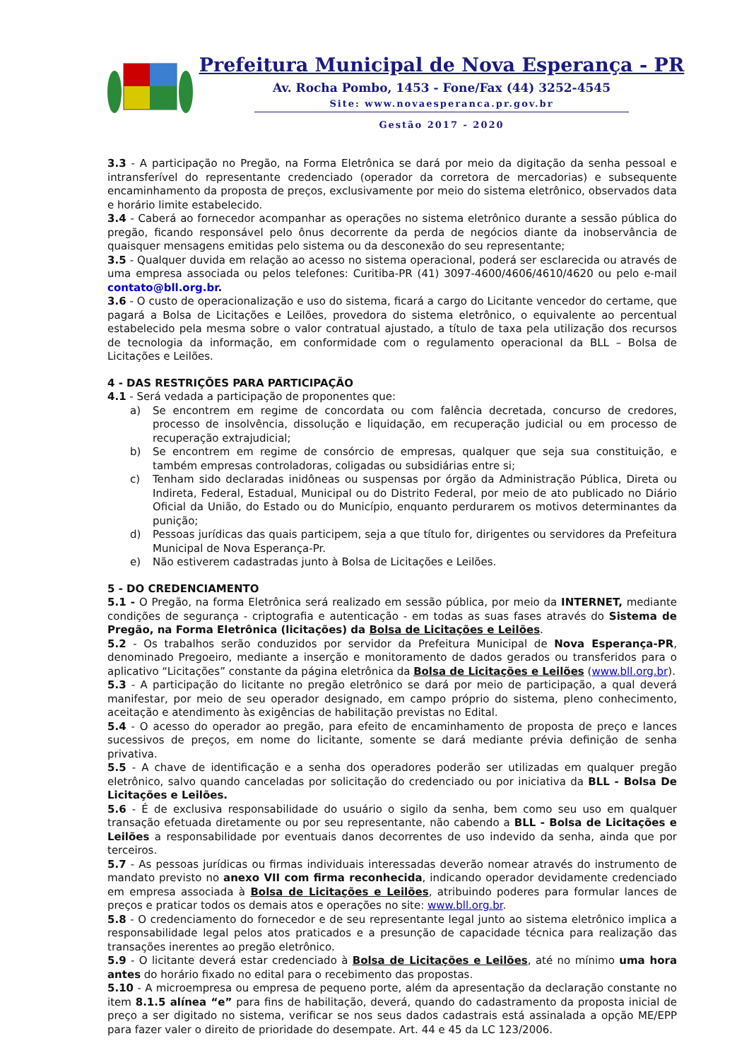Prefeitura Municipal de Nova Esperança - PR
Av. Rocha Pombo, 1453 - Fone/Fax (44) 3252-4545
Site: www.novaesperanca.pr.gov.br
Gestão 2017 - 2020
3.3 - A participação no Pregão, na Forma Eletrônica se dará por meio da digitação da senha pessoal e intransferível do representante credenciado (operador da corretora de mercadorias) e subsequente encaminhamento da proposta de preços, exclusivamente por meio do sistema eletrônico, observados data e horário limite estabelecido.
3.4 - Caberá ao fornecedor acompanhar as operações no sistema eletrônico durante a sessão pública do pregão, ficando responsável pelo ônus decorrente da perda de negócios diante da inobservância de quaisquer mensagens emitidas pelo sistema ou da desconexão do seu representante;
3.5 - Qualquer duvida em relação ao acesso no sistema operacional, poderá ser esclarecida ou através de uma empresa associada ou pelos telefones: Curitiba-PR (41) 3097-4600/4606/4610/4620 ou pelo e-mail contato@bll.org.br.
3.6 - O custo de operacionalização e uso do sistema, ficará a cargo do Licitante vencedor do certame, que pagará a Bolsa de Licitações e Leilões, provedora do sistema eletrônico, o equivalente ao percentual estabelecido pela mesma sobre o valor contratual ajustado, a título de taxa pela utilização dos recursos de tecnologia da informação, em conformidade com o regulamento operacional da BLL – Bolsa de Licitações e Leilões.
4 - DAS RESTRIÇÕES PARA PARTICIPAÇÃO
4.1 - Será vedada a participação de proponentes que:
a) Se encontrem em regime de concordata ou com falência decretada, concurso de credores, processo de insolvência, dissolução e liquidação, em recuperação judicial ou em processo de recuperação extrajudicial;
b) Se encontrem em regime de consórcio de empresas, qualquer que seja sua constituição, e também empresas controladoras, coligadas ou subsidiárias entre si;
c) Tenham sido declaradas inidôneas ou suspensas por órgão da Administração Pública, Direta ou Indireta, Federal, Estadual, Municipal ou do Distrito Federal, por meio de ato publicado no Diário Oficial da União, do Estado ou do Município, enquanto perdurarem os motivos determinantes da punição;
d) Pessoas jurídicas das quais participem, seja a que título for, dirigentes ou servidores da Prefeitura Municipal de Nova Esperança-Pr.
e) Não estiverem cadastradas junto à Bolsa de Licitações e Leilões.
5 - DO CREDENCIAMENTO
5.1 - O Pregão, na forma Eletrônica será realizado em sessão pública, por meio da INTERNET, mediante condições de segurança - criptografia e autenticação - em todas as suas fases através do Sistema de Pregão, na Forma Eletrônica (licitações) da Bolsa de Licitações e Leilões.
5.2 - Os trabalhos serão conduzidos por servidor da Prefeitura Municipal de Nova Esperança-PR, denominado Pregoeiro, mediante a inserção e monitoramento de dados gerados ou transferidos para o aplicativo “Licitações” constante da página eletrônica da Bolsa de Licitações e Leilões (www.bll.org.br).
5.3 - A participação do licitante no pregão eletrônico se dará por meio de participação, a qual deverá manifestar, por meio de seu operador designado, em campo próprio do sistema, pleno conhecimento, aceitação e atendimento às exigências de habilitação previstas no Edital.
5.4 - O acesso do operador ao pregão, para efeito de encaminhamento de proposta de preço e lances sucessivos de preços, em nome do licitante, somente se dará mediante prévia definição de senha privativa.
5.5 - A chave de identificação e a senha dos operadores poderão ser utilizadas em qualquer pregão eletrônico, salvo quando canceladas por solicitação do credenciado ou por iniciativa da BLL - Bolsa De Licitações e Leilões.
5.6 - É de exclusiva responsabilidade do usuário o sigilo da senha, bem como seu uso em qualquer transação efetuada diretamente ou por seu representante, não cabendo a BLL - Bolsa de Licitações e Leilões a responsabilidade por eventuais danos decorrentes de uso indevido da senha, ainda que por terceiros.
5.7 - As pessoas jurídicas ou firmas individuais interessadas deverão nomear através do instrumento de mandato previsto no anexo VII com firma reconhecida, indicando operador devidamente credenciado em empresa associada à Bolsa de Licitações e Leilões, atribuindo poderes para formular lances de preços e praticar todos os demais atos e operações no site: www.bll.org.br.
5.8 - O credenciamento do fornecedor e de seu representante legal junto ao sistema eletrônico implica a responsabilidade legal pelos atos praticados e a presunção de capacidade técnica para realização das transações inerentes ao pregão eletrônico.
5.9 - O licitante deverá estar credenciado à Bolsa de Licitações e Leilões, até no mínimo uma hora antes do horário fixado no edital para o recebimento das propostas.
5.10 - A microempresa ou empresa de pequeno porte, além da apresentação da declaração constante no item 8.1.5 alínea “e” para fins de habilitação, deverá, quando do cadastramento da proposta inicial de preço a ser digitado no sistema, verificar se nos seus dados cadastrais está assinalada a opção ME/EPP para fazer valer o direito de prioridade do desempate. Art. 44 e 45 da LC 123/2006.